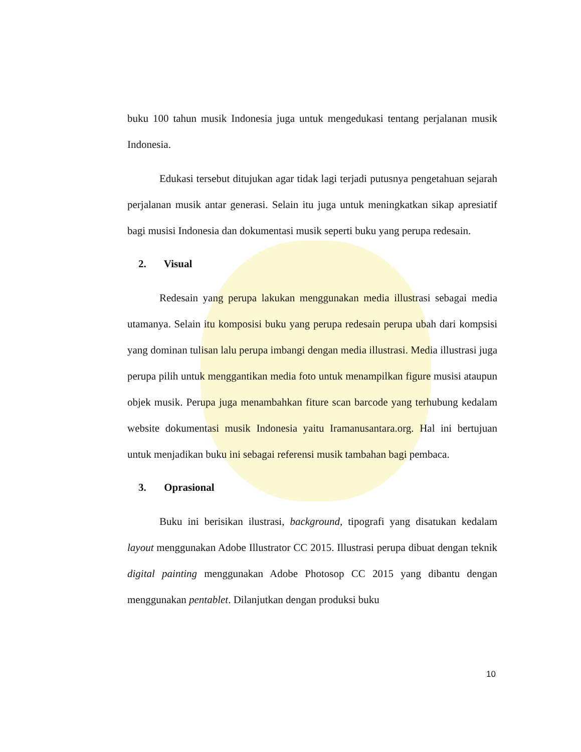buku 100 tahun musik Indonesia juga untuk mengedukasi tentang perjalanan musik Indonesia.
Edukasi tersebut ditujukan agar tidak lagi terjadi putusnya pengetahuan sejarah perjalanan musik antar generasi. Selain itu juga untuk meningkatkan sikap apresiatif bagi musisi Indonesia dan dokumentasi musik seperti buku yang perupa redesain.
2. Visual
Redesain yang perupa lakukan menggunakan media illustrasi sebagai media utamanya. Selain itu komposisi buku yang perupa redesain perupa ubah dari kompsisi yang dominan tulisan lalu perupa imbangi dengan media illustrasi. Media illustrasi juga perupa pilih untuk menggantikan media foto untuk menampilkan figure musisi ataupun objek musik. Perupa juga menambahkan fiture scan barcode yang terhubung kedalam website dokumentasi musik Indonesia yaitu Iramanusantara.org. Hal ini bertujuan untuk menjadikan buku ini sebagai referensi musik tambahan bagi pembaca.
3. Oprasional
Buku ini berisikan ilustrasi, background, tipografi yang disatukan kedalam layout menggunakan Adobe Illustrator CC 2015. Illustrasi perupa dibuat dengan teknik digital painting menggunakan Adobe Photosop CC 2015 yang dibantu dengan menggunakan pentablet. Dilanjutkan dengan produksi buku
10